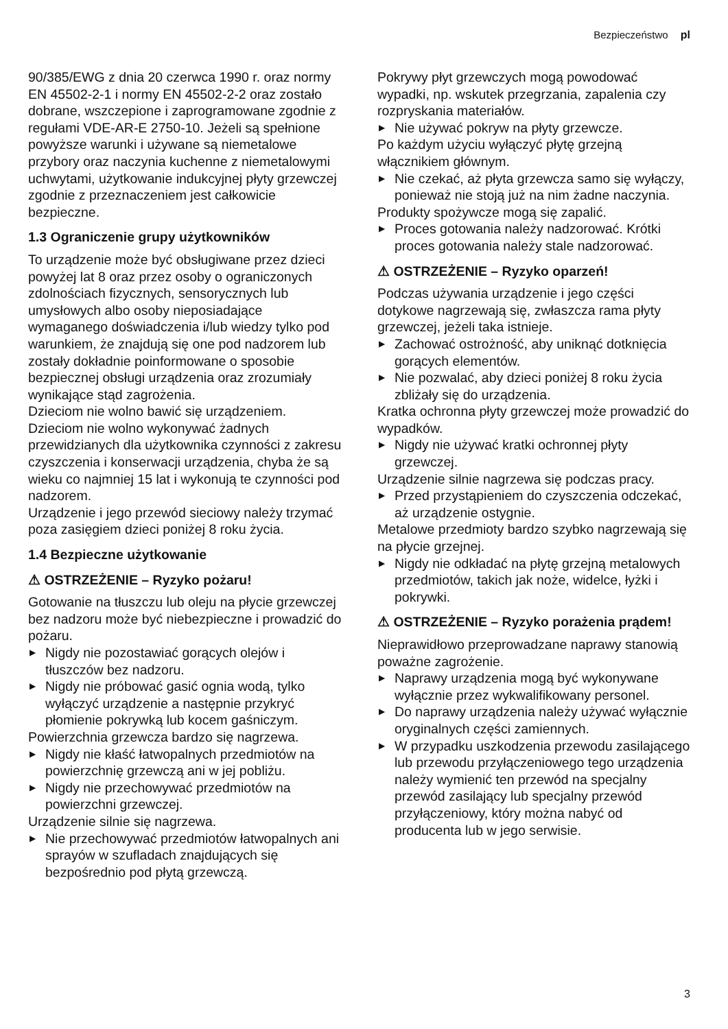Bezpieczeństwo pl
90/385/EWG z dnia 20 czerwca 1990 r. oraz normy EN 45502-2-1 i normy EN 45502-2-2 oraz zostało dobrane, wszczepione i zaprogramowane zgodnie z regułami VDE-AR-E 2750-10. Jeżeli są spełnione powyższe warunki i używane są niemetalowe przybory oraz naczynia kuchenne z niemetalowymi uchwytami, użytkowanie indukcyjnej płyty grzewczej zgodnie z przeznaczeniem jest całkowicie bezpieczne.
1.3 Ograniczenie grupy użytkowników
To urządzenie może być obsługiwane przez dzieci powyżej lat 8 oraz przez osoby o ograniczonych zdolnościach fizycznych, sensorycznych lub umysłowych albo osoby nieposiadające wymaganego doświadczenia i/lub wiedzy tylko pod warunkiem, że znajdują się one pod nadzorem lub zostały dokładnie poinformowane o sposobie bezpiecznej obsługi urządzenia oraz zrozumiały wynikające stąd zagrożenia.
Dzieciom nie wolno bawić się urządzeniem.
Dzieciom nie wolno wykonywać żadnych przewidzianych dla użytkownika czynności z zakresu czyszczenia i konserwacji urządzenia, chyba że są wieku co najmniej 15 lat i wykonują te czynności pod nadzorem.
Urządzenie i jego przewód sieciowy należy trzymać poza zasięgiem dzieci poniżej 8 roku życia.
1.4 Bezpieczne użytkowanie
⚠ OSTRZEŻENIE – Ryzyko pożaru!
Gotowanie na tłuszczu lub oleju na płycie grzewczej bez nadzoru może być niebezpieczne i prowadzić do pożaru.
▶ Nigdy nie pozostawiać gorących olejów i tłuszczów bez nadzoru.
▶ Nigdy nie próbować gasić ognia wodą, tylko wyłączyć urządzenie a następnie przykryć płomienie pokrywką lub kocem gaśniczym.
Powierzchnia grzewcza bardzo się nagrzewa.
▶ Nigdy nie kłaść łatwopalnych przedmiotów na powierzchnię grzewczą ani w jej pobliżu.
▶ Nigdy nie przechowywać przedmiotów na powierzchni grzewczej.
Urządzenie silnie się nagrzewa.
▶ Nie przechowywać przedmiotów łatwopalnych ani sprayów w szufladach znajdujących się bezpośrednio pod płytą grzewczą.
Pokrywy płyt grzewczych mogą powodować wypadki, np. wskutek przegrzania, zapalenia czy rozpryskania materiałów.
▶ Nie używać pokryw na płyty grzewcze.
Po każdym użyciu wyłączyć płytę grzejną włącznikiem głównym.
▶ Nie czekać, aż płyta grzewcza samo się wyłączy, ponieważ nie stoją już na nim żadne naczynia.
Produkty spożywcze mogą się zapalić.
▶ Proces gotowania należy nadzorować. Krótki proces gotowania należy stale nadzorować.
⚠ OSTRZEŻENIE – Ryzyko oparzeń!
Podczas używania urządzenie i jego części dotykowe nagrzewają się, zwłaszcza rama płyty grzewczej, jeżeli taka istnieje.
▶ Zachować ostrożność, aby uniknąć dotknięcia gorących elementów.
▶ Nie pozwalać, aby dzieci poniżej 8 roku życia zbliżały się do urządzenia.
Kratka ochronna płyty grzewczej może prowadzić do wypadków.
▶ Nigdy nie używać kratki ochronnej płyty grzewczej.
Urządzenie silnie nagrzewa się podczas pracy.
▶ Przed przystąpieniem do czyszczenia odczekać, aż urządzenie ostygnie.
Metalowe przedmioty bardzo szybko nagrzewają się na płycie grzejnej.
▶ Nigdy nie odkładać na płytę grzejną metalowych przedmiotów, takich jak noże, widelce, łyżki i pokrywki.
⚠ OSTRZEŻENIE – Ryzyko porażenia prądem!
Nieprawidłowo przeprowadzane naprawy stanowią poważne zagrożenie.
▶ Naprawy urządzenia mogą być wykonywane wyłącznie przez wykwalifikowany personel.
▶ Do naprawy urządzenia należy używać wyłącznie oryginalnych części zamiennych.
▶ W przypadku uszkodzenia przewodu zasilającego lub przewodu przyłączeniowego tego urządzenia należy wymienić ten przewód na specjalny przewód zasilający lub specjalny przewód przyłączeniowy, który można nabyć od producenta lub w jego serwisie.
3